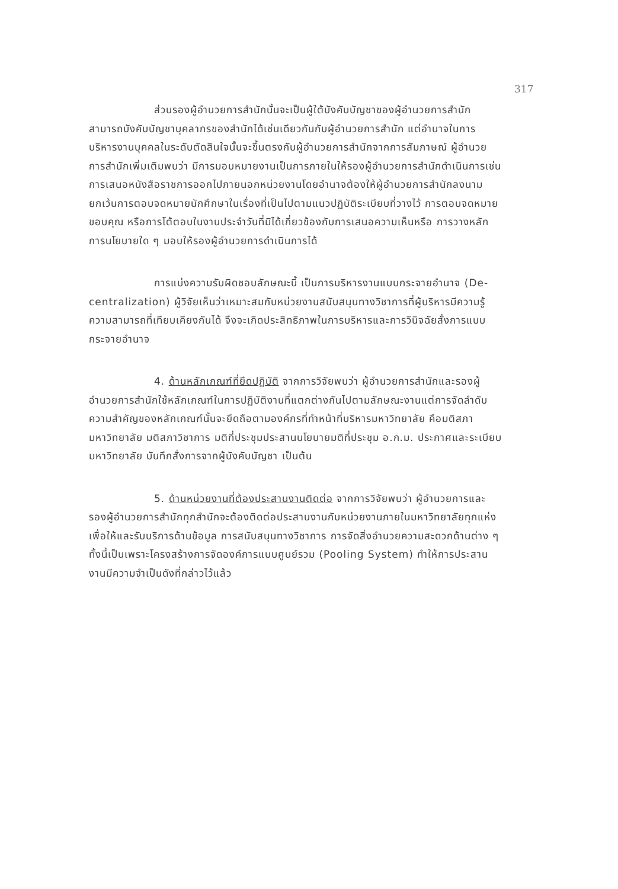317
ส่วนรองผู้อำนวยการสำนักนั้นจะเป็นผู้ใต้บังคับบัญชาของผู้อำนวยการสำนักสามารถบังคับบัญชาบุคลากรของสำนักได้เช่นเดียวกันกับผู้อำนวยการสำนัก แต่อำนาจในการบริหารงานบุคคลในระดับตัดสินใจนั้นจะขึ้นตรงกับผู้อำนวยการสำนักจากการสัมภาษณ์ ผู้อำนวยการสำนักเพิ่มเติมพบว่า มีการมอบหมายงานเป็นการภายในให้รองผู้อำนวยการสำนักดำเนินการเช่นการเสนอหนังสือราชการออกไปภายนอกหน่วยงานโดยอำนาจต้องให้ผู้อำนวยการสำนักลงนาม ยกเว้นการตอบจดหมายนักศึกษาในเรื่องที่เป็นไปตามแนวปฏิบัติระเบียบที่วางไว้ การตอบจดหมายขอบคุณ หรือการโต้ตอบในงานประจำวันที่มิได้เกี่ยวข้องกับการเสนอความเห็นหรือ การวางหลักการนโยบายใด ๆ มอบให้รองผู้อำนวยการดำเนินการได้
การแบ่งความรับผิดชอบลักษณะนี้ เป็นการบริหารงานแบบกระจายอำนาจ (De-centralization) ผู้วิจัยเห็นว่าเหมาะสมกับหน่วยงานสนับสนุนทางวิชาการที่ผู้บริหารมีความรู้ ความสามารถที่เทียบเคียงกันได้ จึงจะเกิดประสิทธิภาพในการบริหารและการวินิจฉัยสั่งการแบบกระจายอำนาจ
4. ด้านหลักเกณฑ์ที่ยึดปฏิบัติ จากการวิจัยพบว่า ผู้อำนวยการสำนักและรองผู้อำนวยการสำนักใช้หลักเกณฑ์ในการปฏิบัติงานที่แตกต่างกันไปตามลักษณะงานแต่การจัดลำดับความสำคัญของหลักเกณฑ์นั้นจะยึดถือตามองค์กรที่ทำหน้าที่บริหารมหาวิทยาลัย คือมติสภามหาวิทยาลัย มติสภาวิชาการ มติที่ประชุมประสานนโยบายมติที่ประชุม อ.ก.ม. ประกาศและระเบียบมหาวิทยาลัย บันทึกสั่งการจากผู้บังคับบัญชา เป็นต้น
5. ด้านหน่วยงานที่ต้องประสานงานติดต่อ จากการวิจัยพบว่า ผู้อำนวยการและรองผู้อำนวยการสำนักทุกสำนักจะต้องติดต่อประสานงานกับหน่วยงานภายในมหาวิทยาลัยทุกแห่งเพื่อให้และรับบริการด้านข้อมูล การสนับสนุนทางวิชาการ การจัดสิ่งอำนวยความสะดวกด้านต่าง ๆ ทั้งนี้เป็นเพราะโครงสร้างการจัดองค์การแบบศูนย์รวม (Pooling System) ทำให้การประสานงานมีความจำเป็นดังที่กล่าวไว้แล้ว